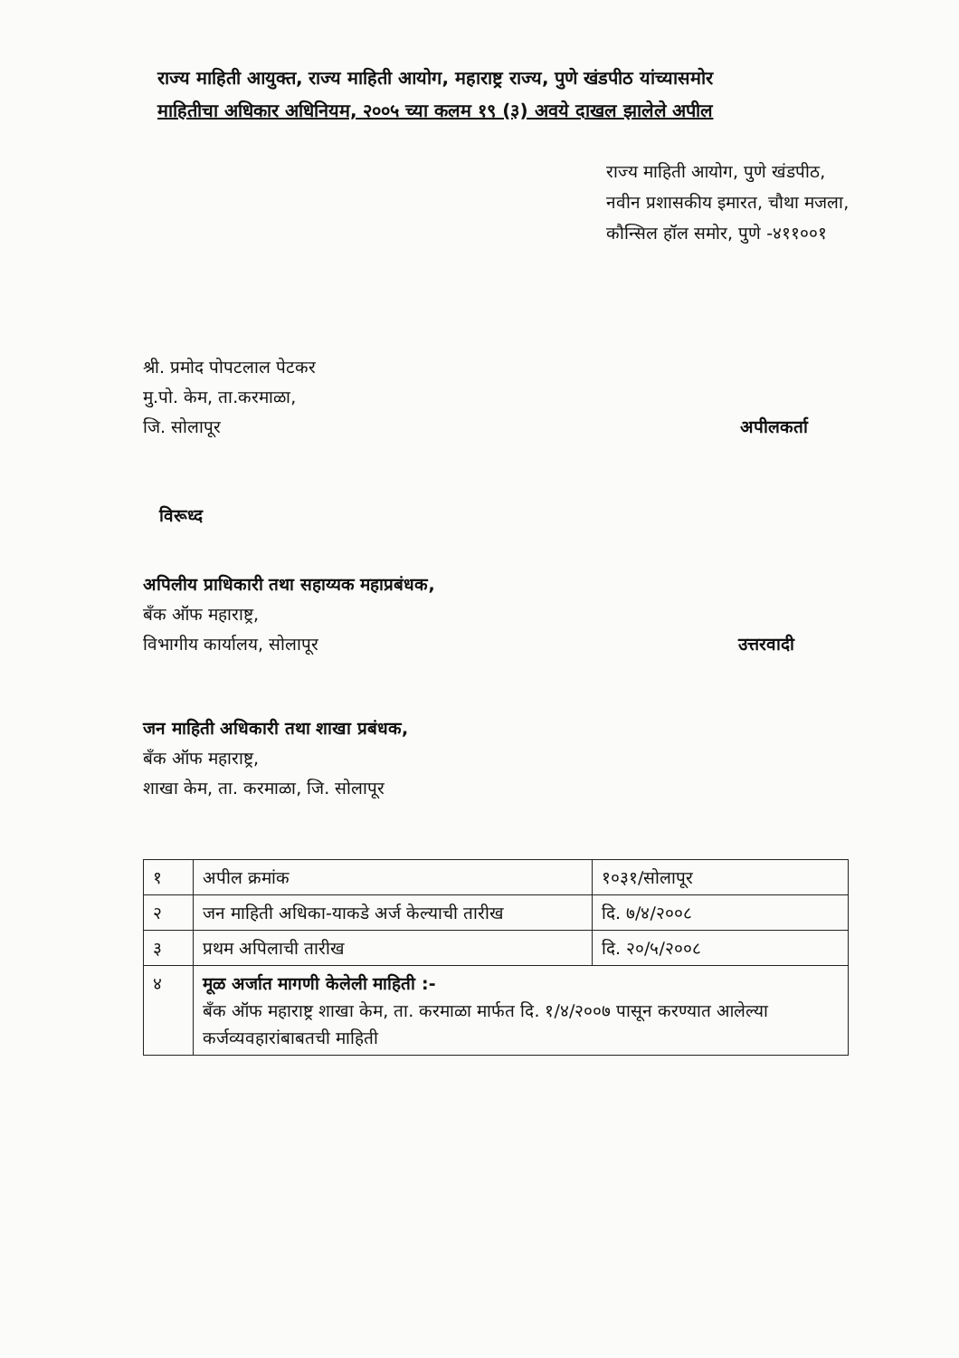राज्य माहिती आयुक्त, राज्य माहिती आयोग, महाराष्ट्र राज्य, पुणे खंडपीठ यांच्यासमोर
माहितीचा अधिकार अधिनियम, २००५ च्या कलम १९ (३) अवये दाखल झालेले अपील
राज्य माहिती आयोग, पुणे खंडपीठ,
नवीन प्रशासकीय इमारत, चौथा मजला,
कौन्सिल हॉल समोर, पुणे -४११००१
श्री. प्रमोद पोपटलाल पेटकर
मु.पो. केम, ता.करमाळा,
जि. सोलापूर
अपीलकर्ता
विरूध्द
अपिलीय प्राधिकारी तथा सहाय्यक महाप्रबंधक,
बँक ऑफ महाराष्ट्र,
विभागीय कार्यालय, सोलापूर
उत्तरवादी
जन माहिती अधिकारी तथा शाखा प्रबंधक,
बँक ऑफ महाराष्ट्र,
शाखा केम, ता. करमाळा, जि. सोलापूर
| १ | अपील क्रमांक | १०३१/सोलापूर |
| २ | जन माहिती अधिका-याकडे अर्ज केल्याची तारीख | दि. ७/४/२००८ |
| ३ | प्रथम अपिलाची तारीख | दि. २०/५/२००८ |
| ४ | मूळ अर्जात मागणी केलेली माहिती :- बँक ऑफ महाराष्ट्र शाखा केम, ता. करमाळा मार्फत दि. १/४/२००७ पासून करण्यात आलेल्या कर्जव्यवहारांबाबतची माहिती | |